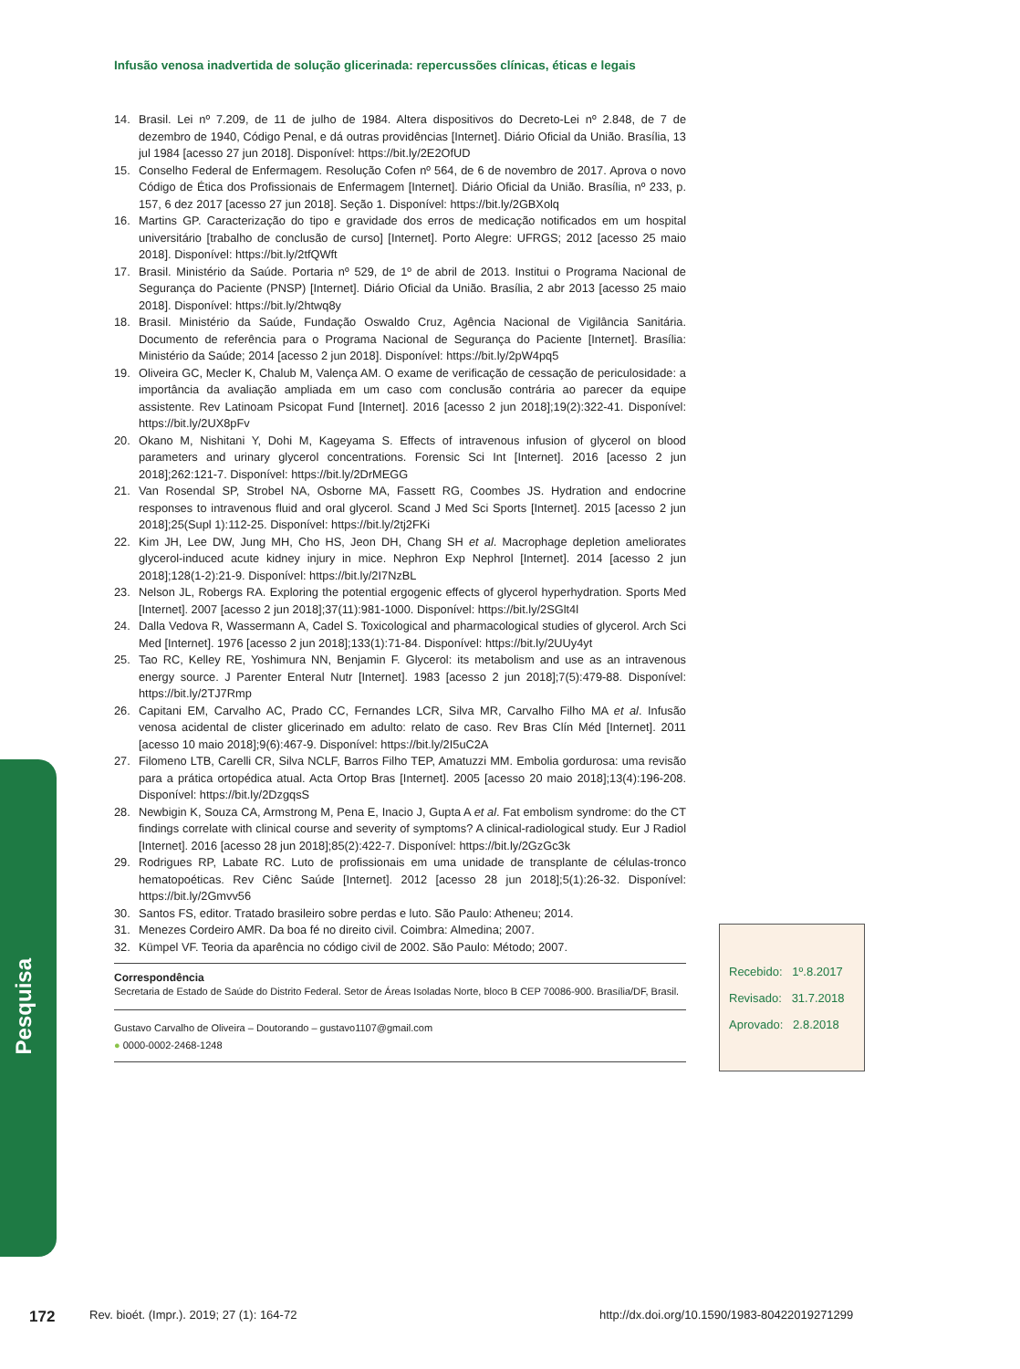Infusão venosa inadvertida de solução glicerinada: repercussões clínicas, éticas e legais
14. Brasil. Lei nº 7.209, de 11 de julho de 1984. Altera dispositivos do Decreto-Lei nº 2.848, de 7 de dezembro de 1940, Código Penal, e dá outras providências [Internet]. Diário Oficial da União. Brasília, 13 jul 1984 [acesso 27 jun 2018]. Disponível: https://bit.ly/2E2OfUD
15. Conselho Federal de Enfermagem. Resolução Cofen nº 564, de 6 de novembro de 2017. Aprova o novo Código de Ética dos Profissionais de Enfermagem [Internet]. Diário Oficial da União. Brasília, nº 233, p. 157, 6 dez 2017 [acesso 27 jun 2018]. Seção 1. Disponível: https://bit.ly/2GBXolq
16. Martins GP. Caracterização do tipo e gravidade dos erros de medicação notificados em um hospital universitário [trabalho de conclusão de curso] [Internet]. Porto Alegre: UFRGS; 2012 [acesso 25 maio 2018]. Disponível: https://bit.ly/2tfQWft
17. Brasil. Ministério da Saúde. Portaria nº 529, de 1º de abril de 2013. Institui o Programa Nacional de Segurança do Paciente (PNSP) [Internet]. Diário Oficial da União. Brasília, 2 abr 2013 [acesso 25 maio 2018]. Disponível: https://bit.ly/2htwq8y
18. Brasil. Ministério da Saúde, Fundação Oswaldo Cruz, Agência Nacional de Vigilância Sanitária. Documento de referência para o Programa Nacional de Segurança do Paciente [Internet]. Brasília: Ministério da Saúde; 2014 [acesso 2 jun 2018]. Disponível: https://bit.ly/2pW4pq5
19. Oliveira GC, Mecler K, Chalub M, Valença AM. O exame de verificação de cessação de periculosidade: a importância da avaliação ampliada em um caso com conclusão contrária ao parecer da equipe assistente. Rev Latinoam Psicopat Fund [Internet]. 2016 [acesso 2 jun 2018];19(2):322-41. Disponível: https://bit.ly/2UX8pFv
20. Okano M, Nishitani Y, Dohi M, Kageyama S. Effects of intravenous infusion of glycerol on blood parameters and urinary glycerol concentrations. Forensic Sci Int [Internet]. 2016 [acesso 2 jun 2018];262:121-7. Disponível: https://bit.ly/2DrMEGG
21. Van Rosendal SP, Strobel NA, Osborne MA, Fassett RG, Coombes JS. Hydration and endocrine responses to intravenous fluid and oral glycerol. Scand J Med Sci Sports [Internet]. 2015 [acesso 2 jun 2018];25(Supl 1):112-25. Disponível: https://bit.ly/2tj2FKi
22. Kim JH, Lee DW, Jung MH, Cho HS, Jeon DH, Chang SH et al. Macrophage depletion ameliorates glycerol-induced acute kidney injury in mice. Nephron Exp Nephrol [Internet]. 2014 [acesso 2 jun 2018];128(1-2):21-9. Disponível: https://bit.ly/2I7NzBL
23. Nelson JL, Robergs RA. Exploring the potential ergogenic effects of glycerol hyperhydration. Sports Med [Internet]. 2007 [acesso 2 jun 2018];37(11):981-1000. Disponível: https://bit.ly/2SGlt4l
24. Dalla Vedova R, Wassermann A, Cadel S. Toxicological and pharmacological studies of glycerol. Arch Sci Med [Internet]. 1976 [acesso 2 jun 2018];133(1):71-84. Disponível: https://bit.ly/2UUy4yt
25. Tao RC, Kelley RE, Yoshimura NN, Benjamin F. Glycerol: its metabolism and use as an intravenous energy source. J Parenter Enteral Nutr [Internet]. 1983 [acesso 2 jun 2018];7(5):479-88. Disponível: https://bit.ly/2TJ7Rmp
26. Capitani EM, Carvalho AC, Prado CC, Fernandes LCR, Silva MR, Carvalho Filho MA et al. Infusão venosa acidental de clister glicerinado em adulto: relato de caso. Rev Bras Clín Méd [Internet]. 2011 [acesso 10 maio 2018];9(6):467-9. Disponível: https://bit.ly/2I5uC2A
27. Filomeno LTB, Carelli CR, Silva NCLF, Barros Filho TEP, Amatuzzi MM. Embolia gordurosa: uma revisão para a prática ortopédica atual. Acta Ortop Bras [Internet]. 2005 [acesso 20 maio 2018];13(4):196-208. Disponível: https://bit.ly/2DzgqsS
28. Newbigin K, Souza CA, Armstrong M, Pena E, Inacio J, Gupta A et al. Fat embolism syndrome: do the CT findings correlate with clinical course and severity of symptoms? A clinical-radiological study. Eur J Radiol [Internet]. 2016 [acesso 28 jun 2018];85(2):422-7. Disponível: https://bit.ly/2GzGc3k
29. Rodrigues RP, Labate RC. Luto de profissionais em uma unidade de transplante de células-tronco hematopoéticas. Rev Ciênc Saúde [Internet]. 2012 [acesso 28 jun 2018];5(1):26-32. Disponível: https://bit.ly/2Gmvv56
30. Santos FS, editor. Tratado brasileiro sobre perdas e luto. São Paulo: Atheneu; 2014.
31. Menezes Cordeiro AMR. Da boa fé no direito civil. Coimbra: Almedina; 2007.
32. Kümpel VF. Teoria da aparência no código civil de 2002. São Paulo: Método; 2007.
Correspondência
Secretaria de Estado de Saúde do Distrito Federal. Setor de Áreas Isoladas Norte, bloco B CEP 70086-900. Brasília/DF, Brasil.
Gustavo Carvalho de Oliveira – Doutorando – gustavo1107@gmail.com
● 0000-0002-2468-1248
Recebido: 1º.8.2017
Revisado: 31.7.2018
Aprovado: 2.8.2018
Pesquisa
172 Rev. bioét. (Impr.). 2019; 27 (1): 164-72 http://dx.doi.org/10.1590/1983-80422019271299